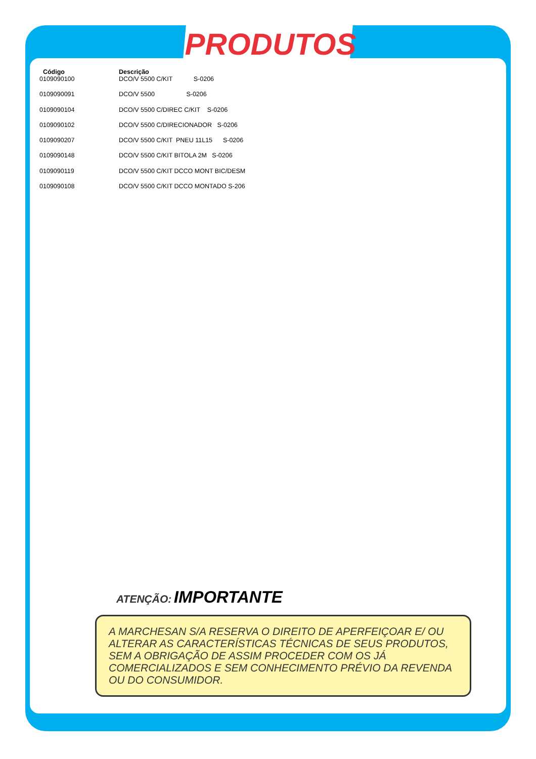PRODUTOS
| Código | Descrição |
| --- | --- |
| 0109090100 | DCO/V 5500 C/KIT S-0206 |
| 0109090091 | DCO/V 5500 S-0206 |
| 0109090104 | DCO/V 5500 C/DIREC C/KIT S-0206 |
| 0109090102 | DCO/V 5500 C/DIRECIONADOR S-0206 |
| 0109090207 | DCO/V 5500 C/KIT PNEU 11L15 S-0206 |
| 0109090148 | DCO/V 5500 C/KIT BITOLA 2M S-0206 |
| 0109090119 | DCO/V 5500 C/KIT DCCO MONT BIC/DESM |
| 0109090108 | DCO/V 5500 C/KIT DCCO MONTADO S-206 |
ATENÇÃO: IMPORTANTE
A MARCHESAN S/A RESERVA O DIREITO DE APERFEIÇOAR E/ OU ALTERAR AS CARACTERÍSTICAS TÉCNICAS DE SEUS PRODUTOS, SEM A OBRIGAÇÃO DE ASSIM PROCEDER COM OS JÁ COMERCIALIZADOS E SEM CONHECIMENTO PRÉVIO DA REVENDA OU DO CONSUMIDOR.